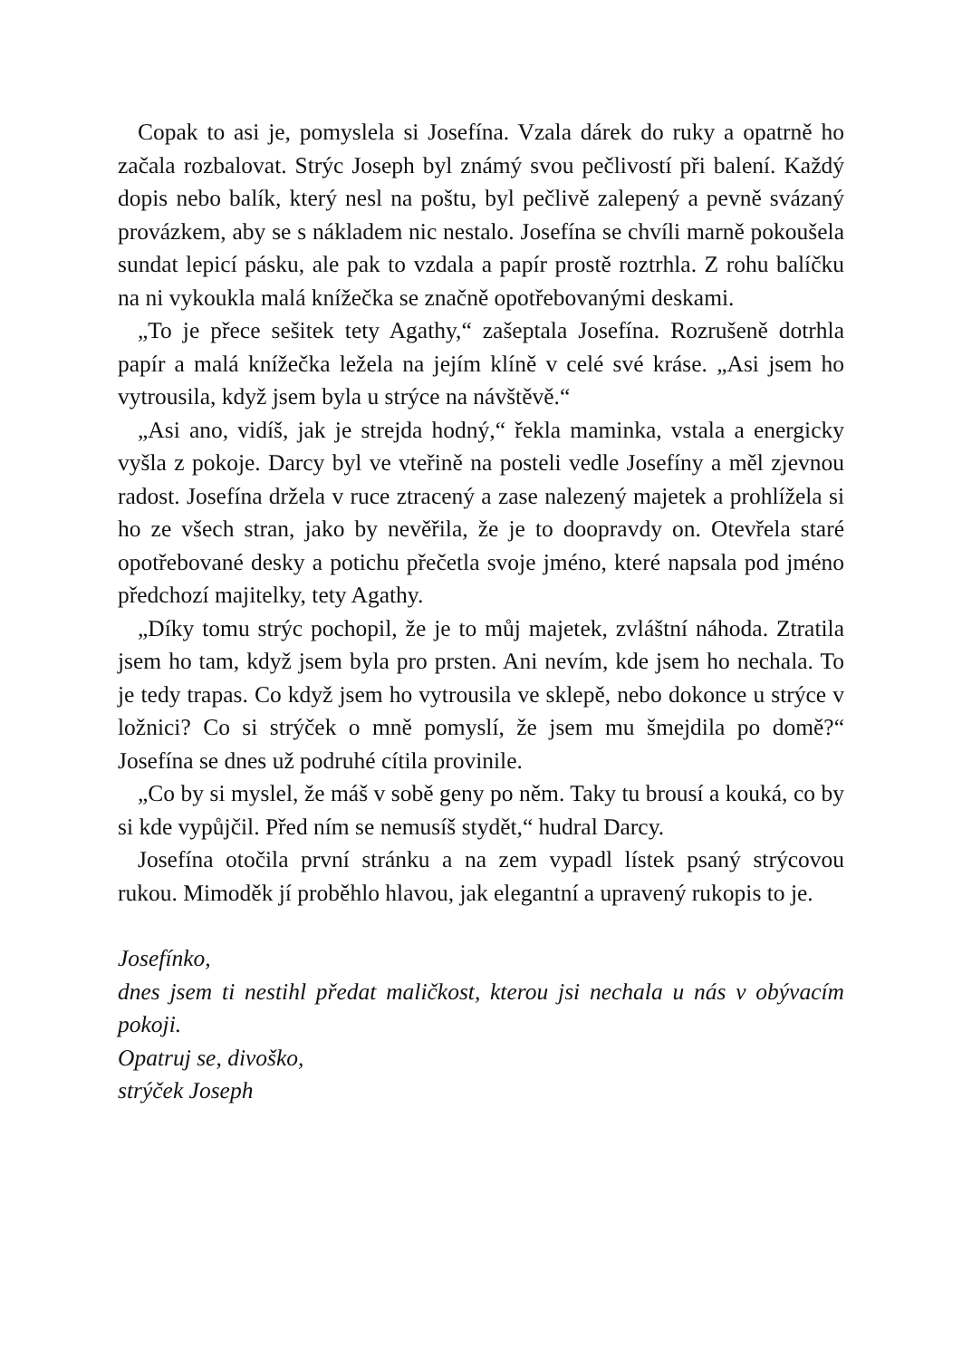Copak to asi je, pomyslela si Josefína. Vzala dárek do ruky a opatrně ho začala rozbalovat. Strýc Joseph byl známý svou pečlivostí při balení. Každý dopis nebo balík, který nesl na poštu, byl pečlivě zalepený a pevně svázaný provázkem, aby se s nákladem nic nestalo. Josefína se chvíli marně pokoušela sundat lepicí pásku, ale pak to vzdala a papír prostě roztrhla. Z rohu balíčku na ni vykoukla malá knížečka se značně opotřebovanými deskami.
„To je přece sešitek tety Agathy,“ zašeptala Josefína. Rozrušeně dotrhla papír a malá knížečka ležela na jejím klíně v celé své kráse. „Asi jsem ho vytrousila, když jsem byla u strýce na návštěvě.“
„Asi ano, vidíš, jak je strejda hodný,“ řekla maminka, vstala a energicky vyšla z pokoje. Darcy byl ve vteřině na posteli vedle Josefíny a měl zjevnou radost. Josefína držela v ruce ztracený a zase nalezený majetek a prohlížela si ho ze všech stran, jako by nevěřila, že je to doopravdy on. Otevřela staré opotřebované desky a potichu přečetla svoje jméno, které napsala pod jméno předchozí majitelky, tety Agathy.
„Díky tomu strýc pochopil, že je to můj majetek, zvláštní náhoda. Ztratila jsem ho tam, když jsem byla pro prsten. Ani nevím, kde jsem ho nechala. To je tedy trapas. Co když jsem ho vytrousila ve sklepě, nebo dokonce u strýce v ložnici? Co si strýček o mně pomyslí, že jsem mu šmejdila po domě?“ Josefína se dnes už podruhé cítila provinile.
„Co by si myslel, že máš v sobě geny po něm. Taky tu brousí a kouká, co by si kde vypůjčil. Před ním se nemusíš stydět,“ hudral Darcy.
Josefína otočila první stránku a na zem vypadl lístek psaný strýcovou rukou. Mimoděk jí proběhlo hlavou, jak elegantní a upravený rukopis to je.
Josefínko,
dnes jsem ti nestihl předat maličkost, kterou jsi nechala u nás v obývacím pokoji.
Opatruj se, divoško,
strýček Joseph